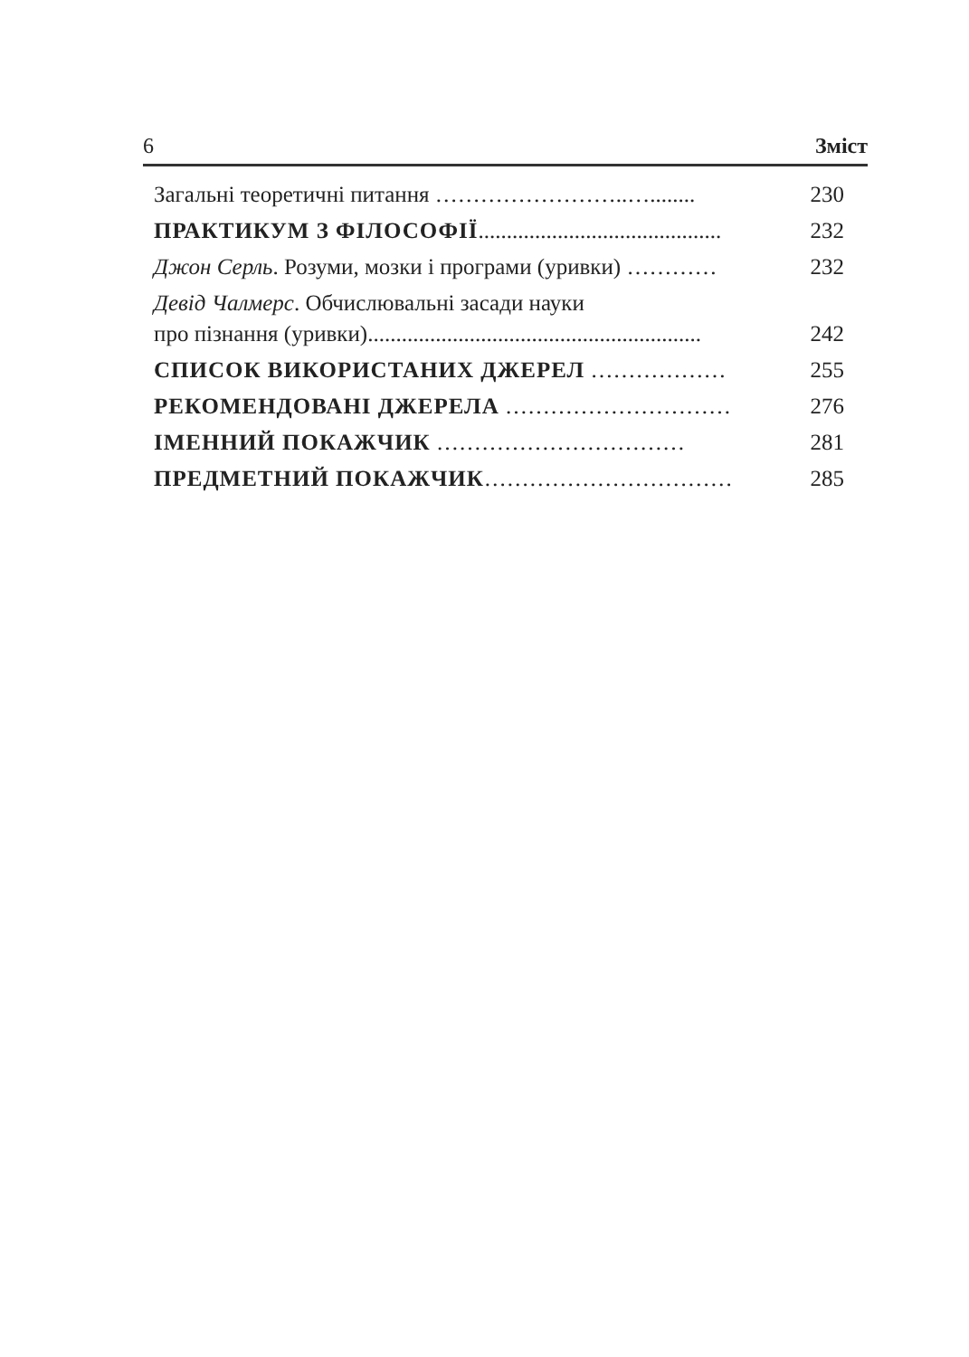6 Зміст
Загальні теоретичні питання ……………………..…........ 230
ПРАКТИКУМ З ФІЛОСОФІЇ........................................... 232
Джон Серль. Розуми, мозки і програми (уривки) ………… 232
Девід Чалмерс. Обчислювальні засади науки
про пізнання (уривки)...........................................................
242
СПИСОК ВИКОРИСТАНИХ ДЖЕРЕЛ ……………… 255
РЕКОМЕНДОВАНІ ДЖЕРЕЛА ………………………… 276
ІМЕННИЙ ПОКАЖЧИК …………………………… 281
ПРЕДМЕТНИЙ ПОКАЖЧИК…………………………… 285